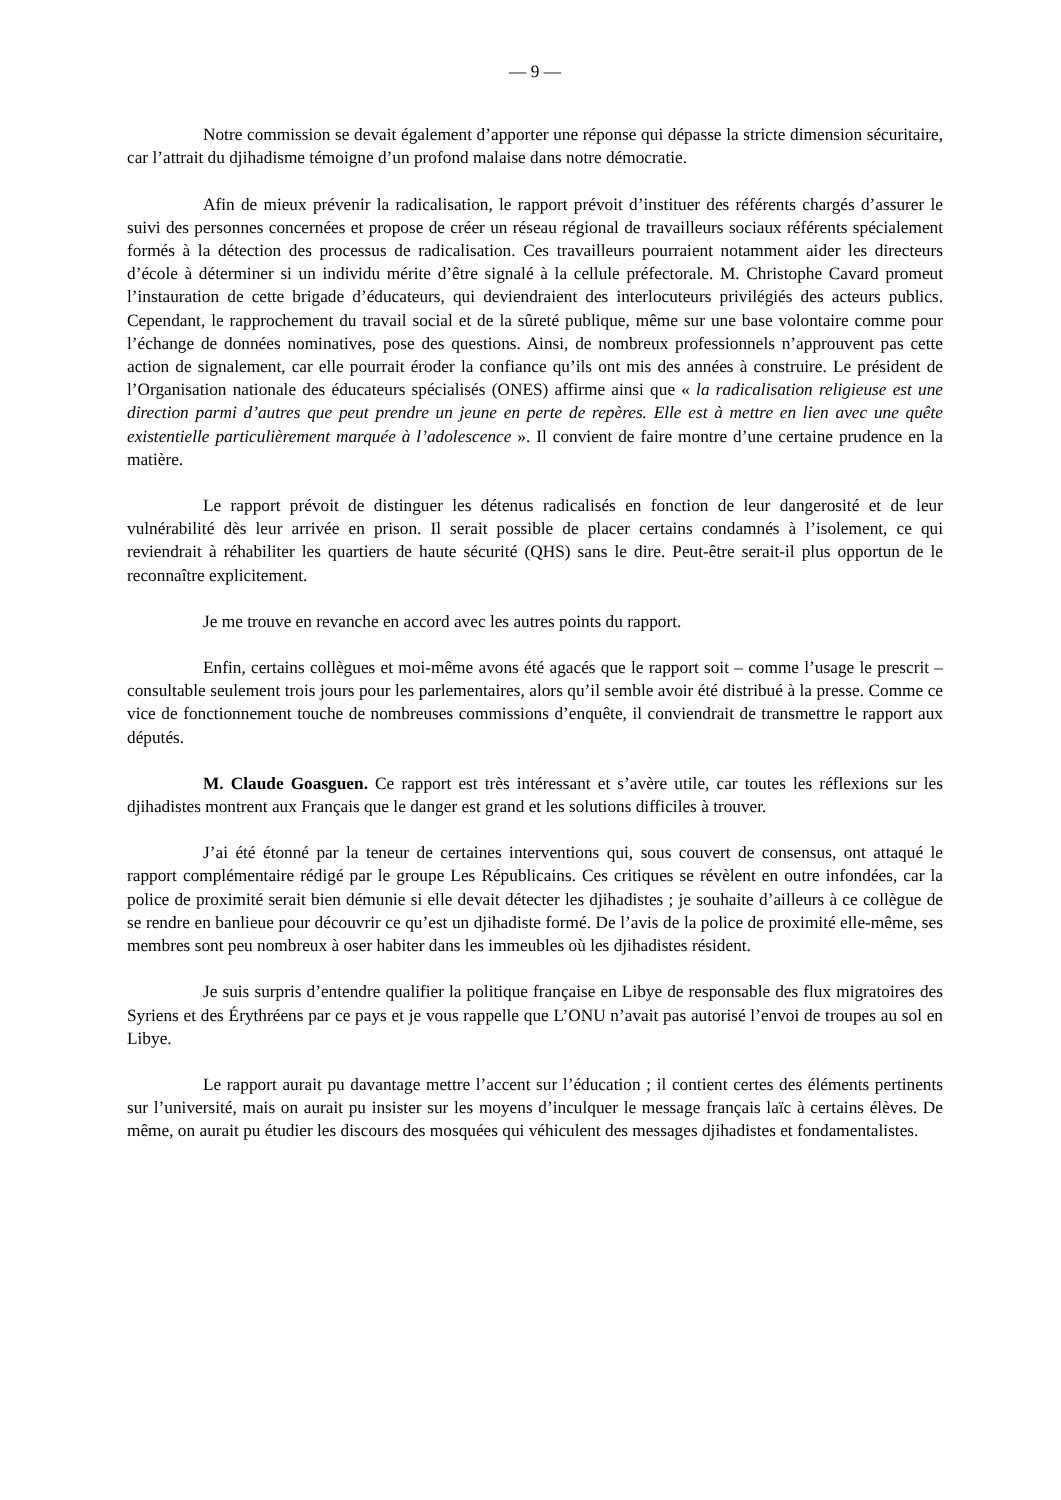— 9 —
Notre commission se devait également d’apporter une réponse qui dépasse la stricte dimension sécuritaire, car l’attrait du djihadisme témoigne d’un profond malaise dans notre démocratie.
Afin de mieux prévenir la radicalisation, le rapport prévoit d’instituer des référents chargés d’assurer le suivi des personnes concernées et propose de créer un réseau régional de travailleurs sociaux référents spécialement formés à la détection des processus de radicalisation. Ces travailleurs pourraient notamment aider les directeurs d’école à déterminer si un individu mérite d’être signalé à la cellule préfectorale. M. Christophe Cavard promeut l’instauration de cette brigade d’éducateurs, qui deviendraient des interlocuteurs privilégiés des acteurs publics. Cependant, le rapprochement du travail social et de la sûreté publique, même sur une base volontaire comme pour l’échange de données nominatives, pose des questions. Ainsi, de nombreux professionnels n’approuvent pas cette action de signalement, car elle pourrait éroder la confiance qu’ils ont mis des années à construire. Le président de l’Organisation nationale des éducateurs spécialisés (ONES) affirme ainsi que « la radicalisation religieuse est une direction parmi d’autres que peut prendre un jeune en perte de repères. Elle est à mettre en lien avec une quête existentielle particulièrement marquée à l’adolescence ». Il convient de faire montre d’une certaine prudence en la matière.
Le rapport prévoit de distinguer les détenus radicalisés en fonction de leur dangerosité et de leur vulnérabilité dès leur arrivée en prison. Il serait possible de placer certains condamnés à l’isolement, ce qui reviendrait à réhabiliter les quartiers de haute sécurité (QHS) sans le dire. Peut-être serait-il plus opportun de le reconnaître explicitement.
Je me trouve en revanche en accord avec les autres points du rapport.
Enfin, certains collègues et moi-même avons été agacés que le rapport soit – comme l’usage le prescrit – consultable seulement trois jours pour les parlementaires, alors qu’il semble avoir été distribué à la presse. Comme ce vice de fonctionnement touche de nombreuses commissions d’enquête, il conviendrait de transmettre le rapport aux députés.
M. Claude Goasguen. Ce rapport est très intéressant et s’avère utile, car toutes les réflexions sur les djihadistes montrent aux Français que le danger est grand et les solutions difficiles à trouver.
J’ai été étonné par la teneur de certaines interventions qui, sous couvert de consensus, ont attaqué le rapport complémentaire rédigé par le groupe Les Républicains. Ces critiques se révèlent en outre infondées, car la police de proximité serait bien démunie si elle devait détecter les djihadistes ; je souhaite d’ailleurs à ce collègue de se rendre en banlieue pour découvrir ce qu’est un djihadiste formé. De l’avis de la police de proximité elle-même, ses membres sont peu nombreux à oser habiter dans les immeubles où les djihadistes résident.
Je suis surpris d’entendre qualifier la politique française en Libye de responsable des flux migratoires des Syriens et des Érythréens par ce pays et je vous rappelle que L’ONU n’avait pas autorisé l’envoi de troupes au sol en Libye.
Le rapport aurait pu davantage mettre l’accent sur l’éducation ; il contient certes des éléments pertinents sur l’université, mais on aurait pu insister sur les moyens d’inculquer le message français laïc à certains élèves. De même, on aurait pu étudier les discours des mosquées qui véhiculent des messages djihadistes et fondamentalistes.